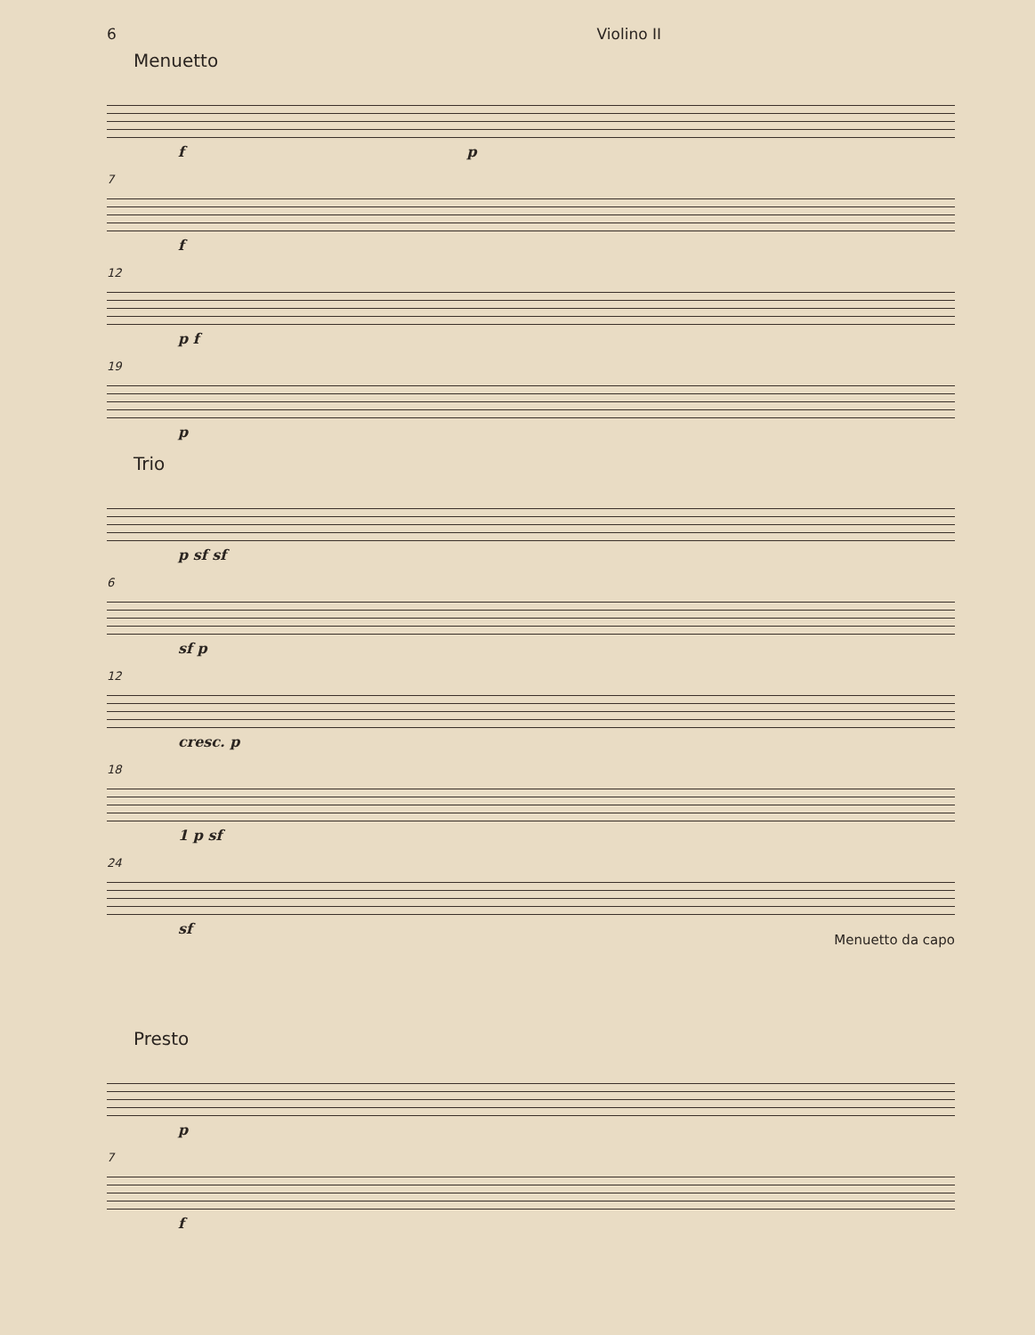6 Violino II
Menuetto
f p
7
f
12
p f
19
p
Trio
p sf sf
6
sf p
12
cresc. p
18
1 p sf
24
sf
Menuetto da capo
Presto
p
7
f